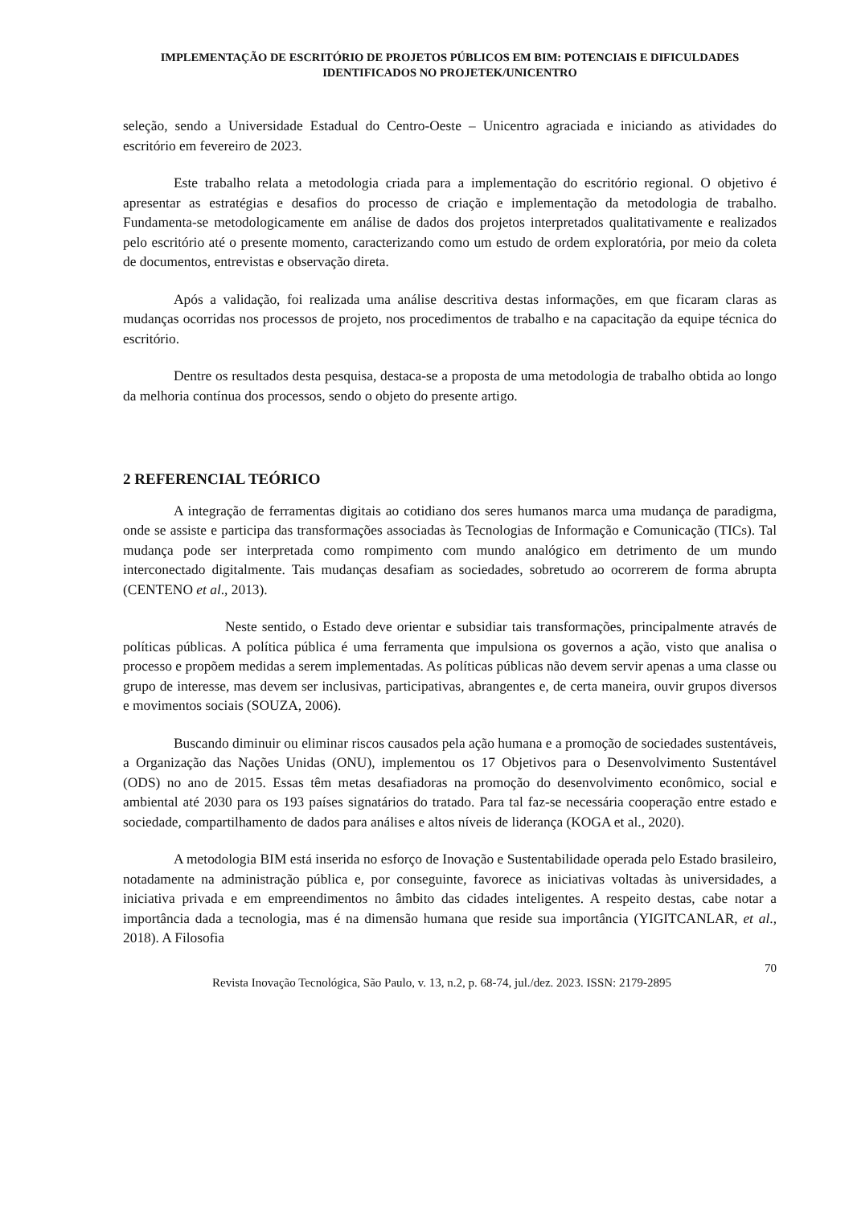IMPLEMENTAÇÃO DE ESCRITÓRIO DE PROJETOS PÚBLICOS EM BIM: POTENCIAIS E DIFICULDADES IDENTIFICADOS NO PROJETEK/UNICENTRO
seleção, sendo a Universidade Estadual do Centro-Oeste – Unicentro agraciada e iniciando as atividades do escritório em fevereiro de 2023.
Este trabalho relata a metodologia criada para a implementação do escritório regional. O objetivo é apresentar as estratégias e desafios do processo de criação e implementação da metodologia de trabalho. Fundamenta-se metodologicamente em análise de dados dos projetos interpretados qualitativamente e realizados pelo escritório até o presente momento, caracterizando como um estudo de ordem exploratória, por meio da coleta de documentos, entrevistas e observação direta.
Após a validação, foi realizada uma análise descritiva destas informações, em que ficaram claras as mudanças ocorridas nos processos de projeto, nos procedimentos de trabalho e na capacitação da equipe técnica do escritório.
Dentre os resultados desta pesquisa, destaca-se a proposta de uma metodologia de trabalho obtida ao longo da melhoria contínua dos processos, sendo o objeto do presente artigo.
2 REFERENCIAL TEÓRICO
A integração de ferramentas digitais ao cotidiano dos seres humanos marca uma mudança de paradigma, onde se assiste e participa das transformações associadas às Tecnologias de Informação e Comunicação (TICs). Tal mudança pode ser interpretada como rompimento com mundo analógico em detrimento de um mundo interconectado digitalmente. Tais mudanças desafiam as sociedades, sobretudo ao ocorrerem de forma abrupta (CENTENO et al., 2013).
Neste sentido, o Estado deve orientar e subsidiar tais transformações, principalmente através de políticas públicas. A política pública é uma ferramenta que impulsiona os governos a ação, visto que analisa o processo e propõem medidas a serem implementadas. As políticas públicas não devem servir apenas a uma classe ou grupo de interesse, mas devem ser inclusivas, participativas, abrangentes e, de certa maneira, ouvir grupos diversos e movimentos sociais (SOUZA, 2006).
Buscando diminuir ou eliminar riscos causados pela ação humana e a promoção de sociedades sustentáveis, a Organização das Nações Unidas (ONU), implementou os 17 Objetivos para o Desenvolvimento Sustentável (ODS) no ano de 2015. Essas têm metas desafiadoras na promoção do desenvolvimento econômico, social e ambiental até 2030 para os 193 países signatários do tratado. Para tal faz-se necessária cooperação entre estado e sociedade, compartilhamento de dados para análises e altos níveis de liderança (KOGA et al., 2020).
A metodologia BIM está inserida no esforço de Inovação e Sustentabilidade operada pelo Estado brasileiro, notadamente na administração pública e, por conseguinte, favorece as iniciativas voltadas às universidades, a iniciativa privada e em empreendimentos no âmbito das cidades inteligentes. A respeito destas, cabe notar a importância dada a tecnologia, mas é na dimensão humana que reside sua importância (YIGITCANLAR, et al., 2018). A Filosofia
70
Revista Inovação Tecnológica, São Paulo, v. 13, n.2, p. 68-74, jul./dez. 2023. ISSN: 2179-2895